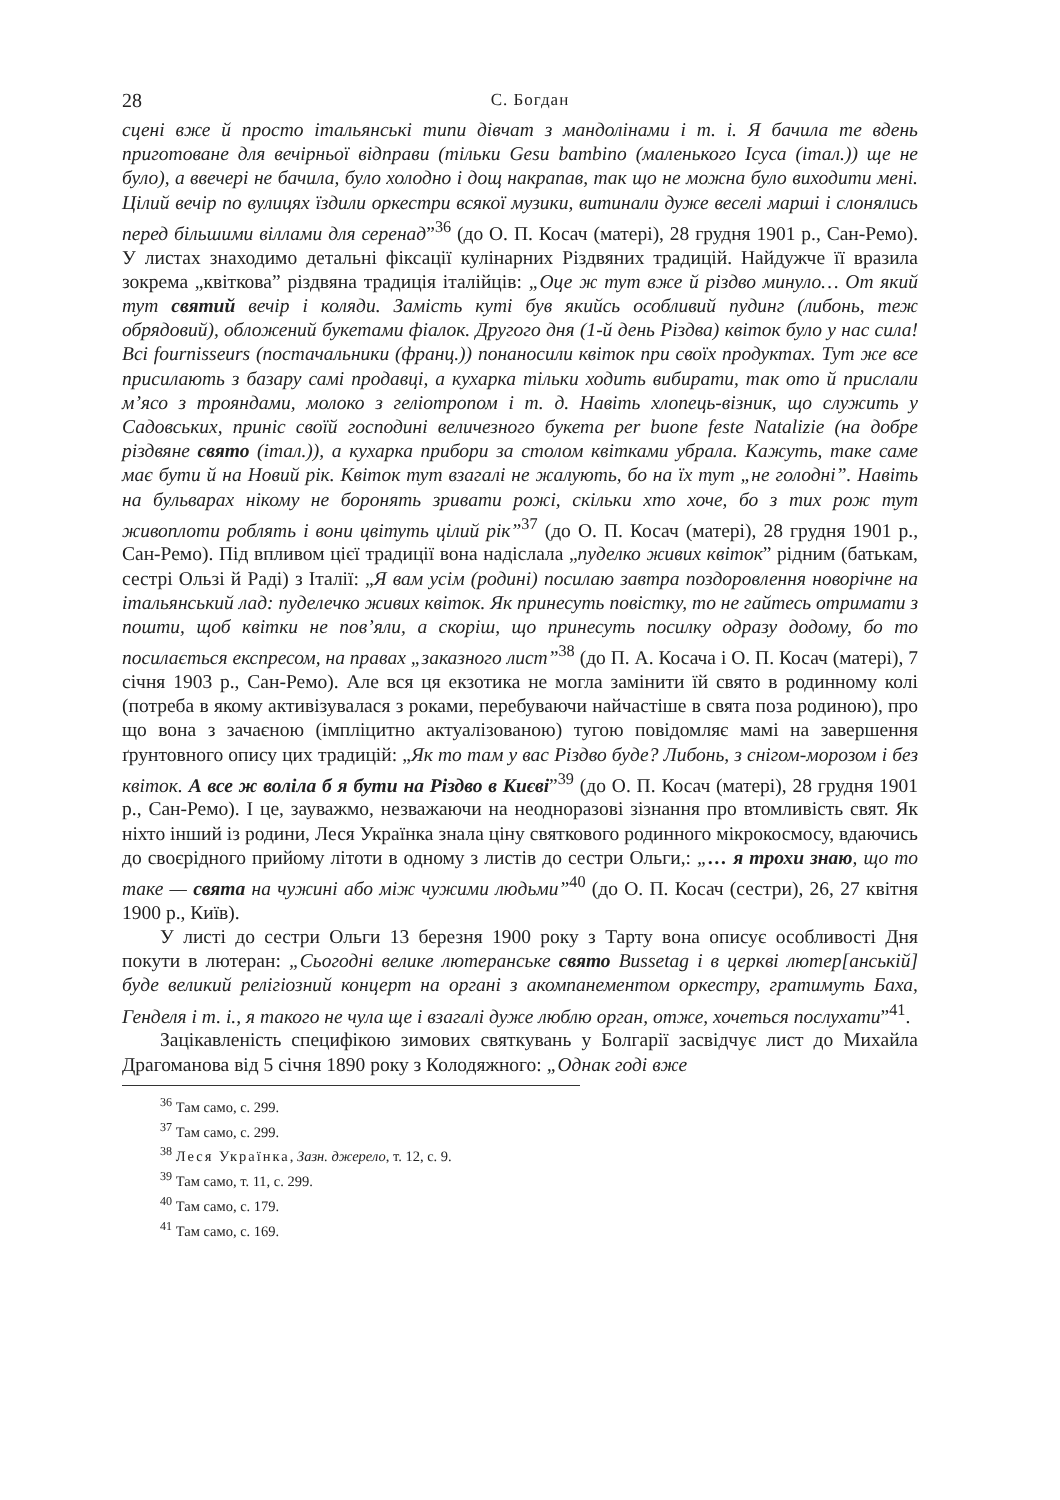28 С. Богдан
сцені вже й просто італьянські типи дівчат з мандолінами і т. і. Я бачила те вдень приготоване для вечірньої відправи (тільки Gesu bambino (маленького Ісуса (італ.)) ще не було), а ввечері не бачила, було холодно і дощ накрапав, так що не можна було виходити мені. Цілий вечір по вулицях їздили оркестри всякої музики, витинали дуже веселі марші і слонялись перед більшими віллами для серенад”<sup>36</sup> (до О. П. Косач (матері), 28 грудня 1901 р., Сан-Ремо). У листах знаходимо детальні фіксації кулінарних Різдвяних традицій. Найдужче її вразила зокрема „квіткова” різдвяна традиція італійців: „Оце ж тут вже й різдво минуло… От який тут святий вечір і коляди. Замість куті був якийсь особливий пудинг (либонь, теж обрядовий), обложений букетами фіалок. Другого дня (1-й день Різдва) квіток було у нас сила! Всі fournisseurs (постачальники (франц.)) понаносили квіток при своїх продуктах. Тут же все присилають з базару самі продавці, а кухарка тільки ходить вибирати, так ото й прислали м’ясо з трояндами, молоко з геліотропом і т. д. Навіть хлопець-візник, що служить у Садовських, приніс своїй господині величезного букета per buone feste Natalizie (на добре різдвяне свято (італ.)), а кухарка прибори за столом квітками убрала. Кажуть, таке саме має бути й на Новий рік. Квіток тут взагалі не жалують, бо на їх тут „не голодні”. Навіть на бульварах нікому не боронять зривати рожі, скільки хто хоче, бо з тих рож тут живоплоти роблять і вони цвітуть цілий рік”<sup>37</sup> (до О. П. Косач (матері), 28 грудня 1901 р., Сан-Ремо). Під впливом цієї традиції вона надіслала „пуделко живих квіток” рідним (батькам, сестрі Ользі й Раді) з Італії: „Я вам усім (родині) посилаю завтра поздоровлення новорічне на італьянський лад: пуделечко живих квіток. Як принесуть повістку, то не гайтесь отримати з пошти, щоб квітки не пов’яли, а скоріш, що принесуть посилку одразу додому, бо то посилається експресом, на правах „заказного лист”<sup>38</sup> (до П. А. Косача і О. П. Косач (матері), 7 січня 1903 р., Сан-Ремо). Але вся ця екзотика не могла замінити їй свято в родинному колі (потреба в якому активізувалася з роками, перебуваючи найчастіше в свята поза родиною), про що вона з зачаєною (імпліцитно актуалізованою) тугою повідомляє мамі на завершення ґрунтовного опису цих традицій: „Як то там у вас Різдво буде? Либонь, з снігом-морозом і без квіток. А все ж воліла б я бути на Різдво в Києві”<sup>39</sup> (до О. П. Косач (матері), 28 грудня 1901 р., Сан-Ремо). І це, зауважмо, незважаючи на неодноразові зізнання про втомливість свят. Як ніхто інший із родини, Леся Українка знала ціну святкового родинного мікрокосмосу, вдаючись до своєрідного прийому літоти в одному з листів до сестри Ольги,: „… я трохи знаю, що то таке — свята на чужині або між чужими людьми”<sup>40</sup> (до О. П. Косач (сестри), 26, 27 квітня 1900 р., Київ).
У листі до сестри Ольги 13 березня 1900 року з Тарту вона описує особливості Дня покути в лютеран: „Сьогодні велике лютеранське свято Bussetag і в церкві лютер[анській] буде великий релігіозний концерт на органі з акомпанементом оркестру, гратимуть Баха, Генделя і т. і., я такого не чула ще і взагалі дуже люблю орган, отже, хочеться послухати”<sup>41</sup>.
Зацікавленість специфікою зимових святкувань у Болгарії засвідчує лист до Михайла Драгоманова від 5 січня 1890 року з Колодяжного: „Однак годі вже
<sup>36</sup> Там само, с. 299.
<sup>37</sup> Там само, с. 299.
<sup>38</sup> Леся Українка, Зазн. джерело, т. 12, с. 9.
<sup>39</sup> Там само, т. 11, с. 299.
<sup>40</sup> Там само, с. 179.
<sup>41</sup> Там само, с. 169.